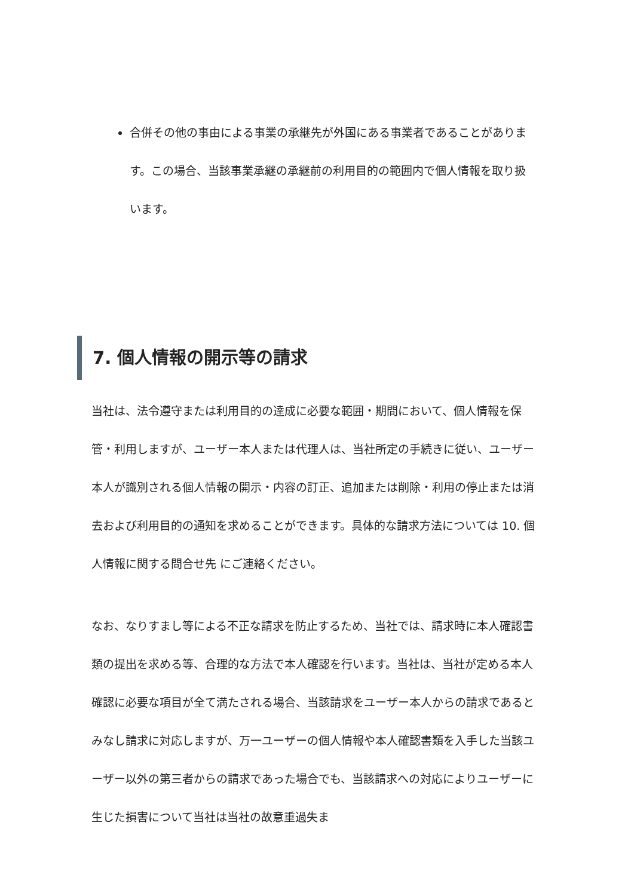合併その他の事由による事業の承継先が外国にある事業者であることがあります。この場合、当該事業承継の承継前の利用目的の範囲内で個人情報を取り扱います。
7. 個人情報の開示等の請求
当社は、法令遵守または利用目的の達成に必要な範囲・期間において、個人情報を保管・利用しますが、ユーザー本人または代理人は、当社所定の手続きに従い、ユーザー本人が識別される個人情報の開示・内容の訂正、追加または削除・利用の停止または消去および利用目的の通知を求めることができます。具体的な請求方法については 10. 個人情報に関する問合せ先 にご連絡ください。
なお、なりすまし等による不正な請求を防止するため、当社では、請求時に本人確認書類の提出を求める等、合理的な方法で本人確認を行います。当社は、当社が定める本人確認に必要な項目が全て満たされる場合、当該請求をユーザー本人からの請求であるとみなし請求に対応しますが、万一ユーザーの個人情報や本人確認書類を入手した当該ユーザー以外の第三者からの請求であった場合でも、当該請求への対応によりユーザーに生じた損害について当社は当社の故意重過失ま